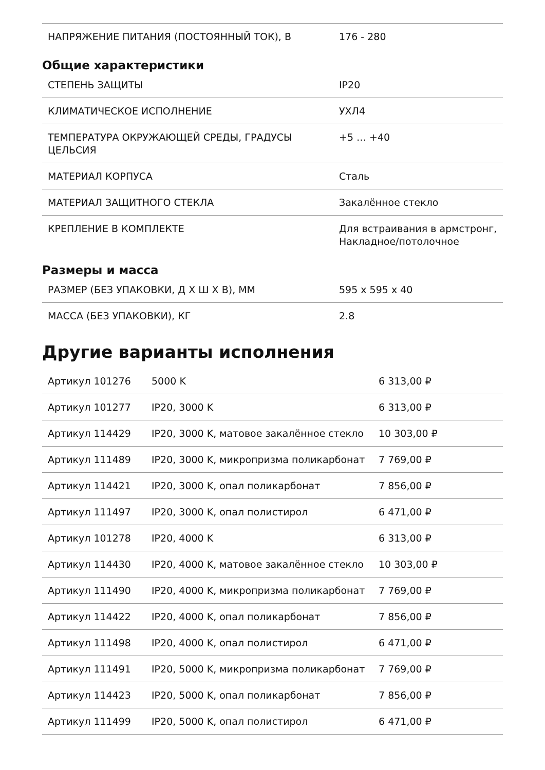| НАПРЯЖЕНИЕ ПИТАНИЯ (ПОСТОЯННЫЙ ТОК), В | 176 - 280 |
Общие характеристики
| СТЕПЕНЬ ЗАЩИТЫ | IP20 |
| КЛИМАТИЧЕСКОЕ ИСПОЛНЕНИЕ | УХЛ4 |
| ТЕМПЕРАТУРА ОКРУЖАЮЩЕЙ СРЕДЫ, ГРАДУСЫ ЦЕЛЬСИЯ | +5 … +40 |
| МАТЕРИАЛ КОРПУСА | Сталь |
| МАТЕРИАЛ ЗАЩИТНОГО СТЕКЛА | Закалённое стекло |
| КРЕПЛЕНИЕ В КОМПЛЕКТЕ | Для встраивания в армстронг, Накладное/потолочное |
Размеры и масса
| РАЗМЕР (БЕЗ УПАКОВКИ, Д Х Ш Х В), ММ | 595 x 595 x 40 |
| МАССА (БЕЗ УПАКОВКИ), КГ | 2.8 |
Другие варианты исполнения
| Артикул 101276 | 5000 K | 6 313,00 ₽ |
| Артикул 101277 | IP20, 3000 K | 6 313,00 ₽ |
| Артикул 114429 | IP20, 3000 K, матовое закалённое стекло | 10 303,00 ₽ |
| Артикул 111489 | IP20, 3000 K, микропризма поликарбонат | 7 769,00 ₽ |
| Артикул 114421 | IP20, 3000 K, опал поликарбонат | 7 856,00 ₽ |
| Артикул 111497 | IP20, 3000 K, опал полистирол | 6 471,00 ₽ |
| Артикул 101278 | IP20, 4000 K | 6 313,00 ₽ |
| Артикул 114430 | IP20, 4000 K, матовое закалённое стекло | 10 303,00 ₽ |
| Артикул 111490 | IP20, 4000 K, микропризма поликарбонат | 7 769,00 ₽ |
| Артикул 114422 | IP20, 4000 K, опал поликарбонат | 7 856,00 ₽ |
| Артикул 111498 | IP20, 4000 K, опал полистирол | 6 471,00 ₽ |
| Артикул 111491 | IP20, 5000 K, микропризма поликарбонат | 7 769,00 ₽ |
| Артикул 114423 | IP20, 5000 K, опал поликарбонат | 7 856,00 ₽ |
| Артикул 111499 | IP20, 5000 K, опал полистирол | 6 471,00 ₽ |